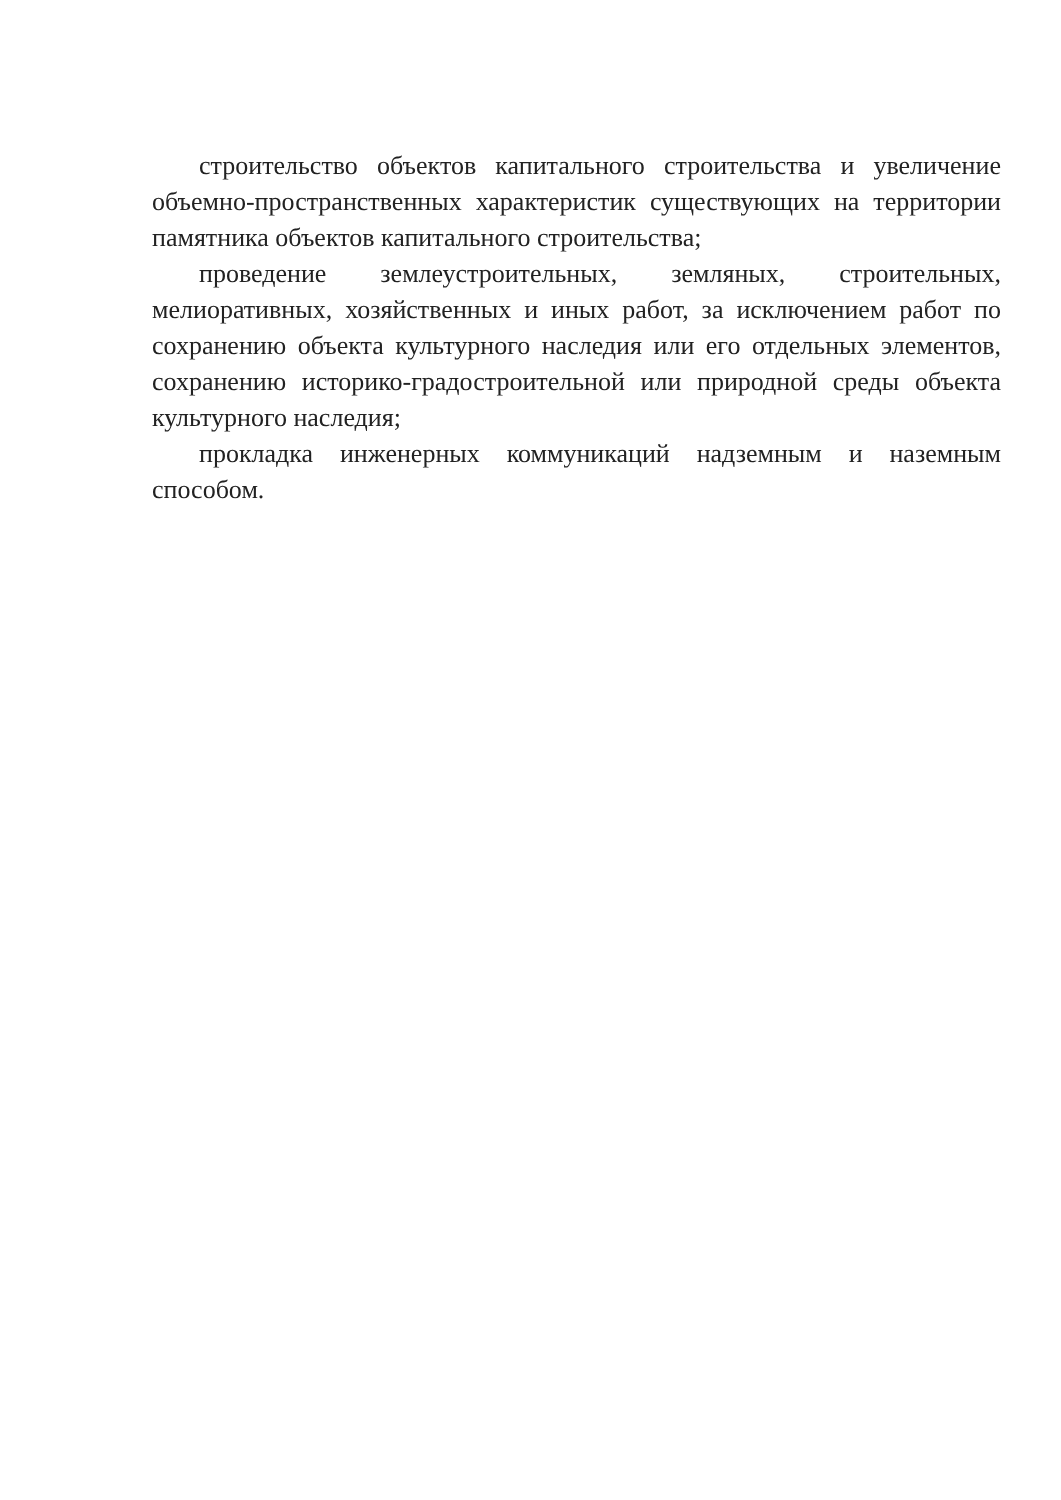строительство объектов капитального строительства и увеличение объемно-пространственных характеристик существующих на территории памятника объектов капитального строительства;
проведение землеустроительных, земляных, строительных, мелиоративных, хозяйственных и иных работ, за исключением работ по сохранению объекта культурного наследия или его отдельных элементов, сохранению историко-градостроительной или природной среды объекта культурного наследия;
прокладка инженерных коммуникаций надземным и наземным способом.